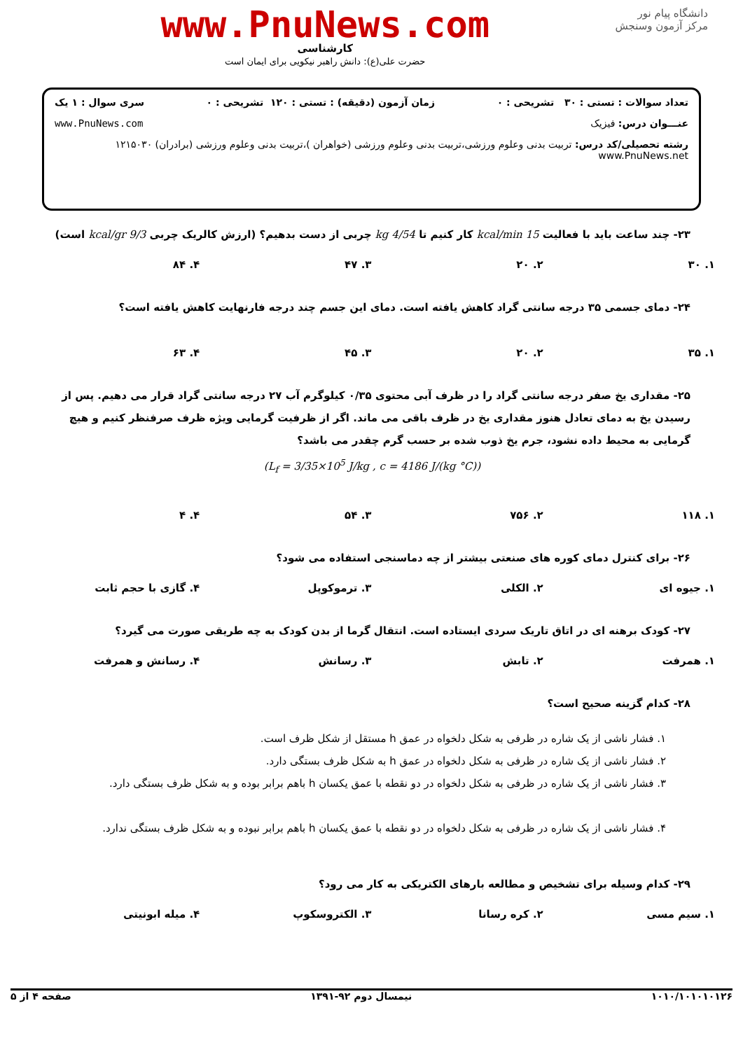دانشگاه پیام نور
مرکز آزمون وسنجش
www.PnuNews.com
کارشناسی
حضرت علی(ع): دانش راهبر نیکویی برای ایمان است
تعداد سوالات : تستی : ۳۰ تشریحی : ۰ زمان آزمون (دقیقه) : تستی : ۱۲۰ تشریحی : ۰ سری سوال : ۱ یک
عنـــوان درس: فیزیک www.PnuNews.com
رشته تحصیلی/کد درس: تربیت بدنی وعلوم ورزشی،تربیت بدنی وعلوم ورزشی (خواهران )،تربیت بدنی وعلوم ورزشی (برادران) ۱۲۱۵۰۳۰ www.PnuNews.net
۲۳- چند ساعت باید با فعالیت 15 kcal/min کار کنیم تا 4/54 kg چربی از دست بدهیم؟ (ارزش کالریک چربی 9/3 kcal/gr است)
۱. ۳۰ ۲. ۲۰ ۳. ۴۷ ۴. ۸۴
۲۴- دمای جسمی ۳۵ درجه سانتی گراد کاهش یافته است. دمای این جسم چند درجه فارنهایت کاهش یافته است؟
۱. ۳۵ ۲. ۲۰ ۳. ۴۵ ۴. ۶۳
۲۵- مقداری یخ صفر درجه سانتی گراد را در ظرف آبی محتوی ۰/۳۵ کیلوگرم آب ۲۷ درجه سانتی گراد قرار می دهیم. پس از رسیدن یخ به دمای تعادل هنوز مقداری یخ در ظرف باقی می ماند. اگر از ظرفیت گرمایی ویژه ظرف صرفنظر کنیم و هیچ گرمایی به محیط داده نشود، جرم یخ ذوب شده بر حسب گرم چقدر می باشد؟
(L<sub>f</sub> = 3/35×10<sup>5</sup> J/kg , c = 4186 J/(kg °C))
۱. ۱۱۸ ۲. ۷۵۶ ۳. ۵۴ ۴. ۴
۲۶- برای کنترل دمای کوره های صنعتی بیشتر از چه دماسنجی استفاده می شود؟
۱. جیوه ای ۲. الکلی ۳. ترموکوپل ۴. گازی با حجم ثابت
۲۷- کودک برهنه ای در اتاق تاریک سردی ایستاده است. انتقال گرما از بدن کودک به چه طریقی صورت می گیرد؟
۱. همرفت ۲. تابش ۳. رسانش ۴. رسانش و همرفت
۲۸- کدام گزینه صحیح است؟
۱. فشار ناشی از یک شاره در ظرفی به شکل دلخواه در عمق h مستقل از شکل ظرف است.
۲. فشار ناشی از یک شاره در ظرفی به شکل دلخواه در عمق h به شکل ظرف بستگی دارد.
۳. فشار ناشی از یک شاره در ظرفی به شکل دلخواه در دو نقطه با عمق یکسان h باهم برابر بوده و به شکل ظرف بستگی دارد.
۴. فشار ناشی از یک شاره در ظرفی به شکل دلخواه در دو نقطه با عمق یکسان h باهم برابر نبوده و به شکل ظرف بستگی ندارد.
۲۹- کدام وسیله برای تشخیص و مطالعه بارهای الکتریکی به کار می رود؟
۱. سیم مسی ۲. کره رسانا ۳. الکتروسکوپ ۴. میله ابونیتی
۱۰۱۰/۱۰۱۰۱۰۱۲۶ نیمسال دوم ۹۲-۱۳۹۱ صفحه ۴ از ۵